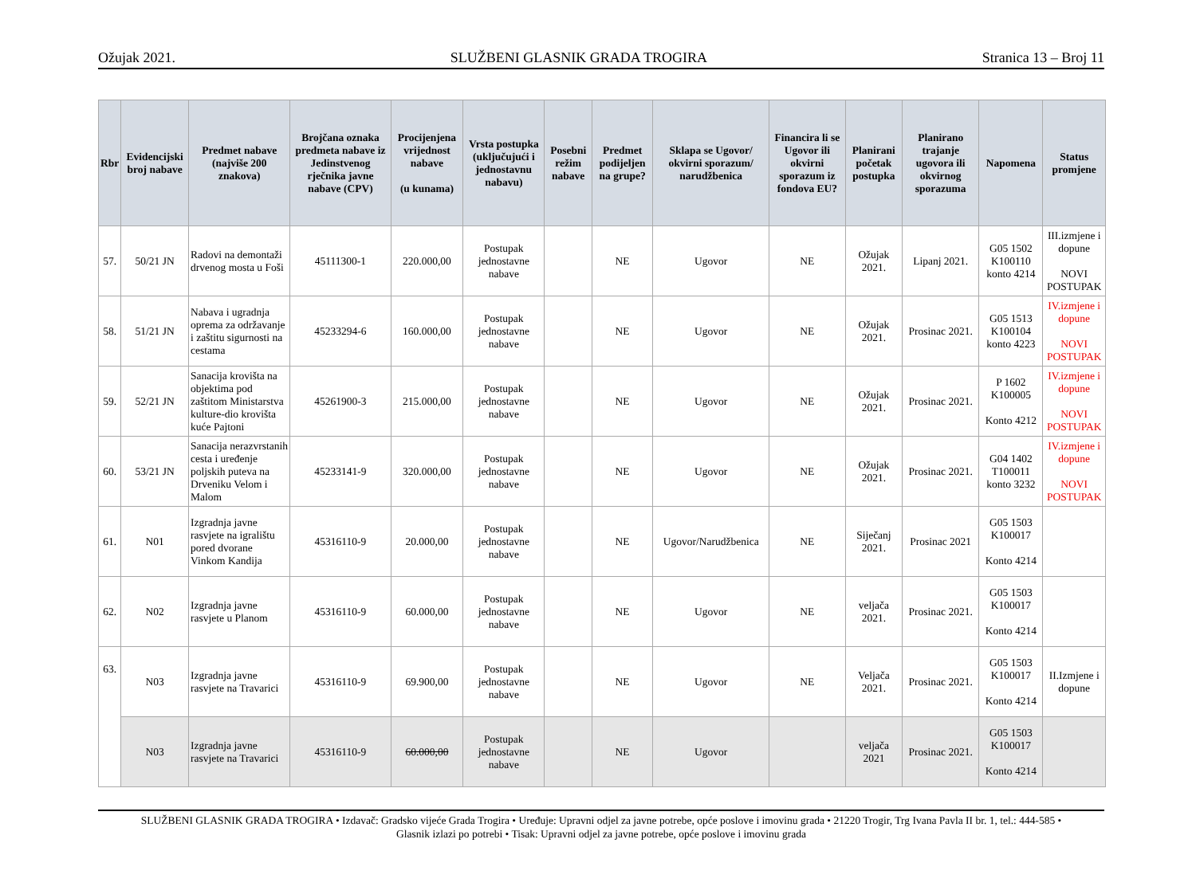Ožujak 2021. SLUŽBENI GLASNIK GRADA TROGIRA Stranica 13 – Broj 11
| Rbr | Evidencijski broj nabave | Predmet nabave (najviše 200 znakova) | Brojčana oznaka predmeta nabave iz Jedinstvenog rječnika javne nabave (CPV) | Procijenjena vrijednost nabave (u kunama) | Vrsta postupka (uključujući i jednostavnu nabavu) | Posebni režim nabave | Predmet podijeljen na grupe? | Sklapa se Ugovor/ okvirni sporazum/ narudžbenica | Financira li se Ugovor ili okvirni sporazum iz fondova EU? | Planirani početak postupka | Planirano trajanje ugovora ili okvirnog sporazuma | Napomena | Status promjene |
| --- | --- | --- | --- | --- | --- | --- | --- | --- | --- | --- | --- | --- | --- |
| 57. | 50/21 JN | Radovi na demontaži drvenog mosta u Foši | 45111300-1 | 220.000,00 | Postupak jednostavne nabave | | NE | Ugovor | NE | Ožujak 2021. | Lipanj 2021. | G05 1502 K100110 konto 4214 | III.izmjene i dopune NOVI POSTUPAK |
| 58. | 51/21 JN | Nabava i ugradnja oprema za održavanje i zaštitu sigurnosti na cestama | 45233294-6 | 160.000,00 | Postupak jednostavne nabave | | NE | Ugovor | NE | Ožujak 2021. | Prosinac 2021. | G05 1513 K100104 konto 4223 | IV.izmjene i dopune NOVI POSTUPAK |
| 59. | 52/21 JN | Sanacija krovišta na objektima pod zaštitom Ministarstva kulture-dio krovišta kuće Pajtoni | 45261900-3 | 215.000,00 | Postupak jednostavne nabave | | NE | Ugovor | NE | Ožujak 2021. | Prosinac 2021. | P 1602 K100005 Konto 4212 | IV.izmjene i dopune NOVI POSTUPAK |
| 60. | 53/21 JN | Sanacija nerazvrstanih cesta i uređenje poljskih puteva na Drveniku Velom i Malom | 45233141-9 | 320.000,00 | Postupak jednostavne nabave | | NE | Ugovor | NE | Ožujak 2021. | Prosinac 2021. | G04 1402 T100011 konto 3232 | IV.izmjene i dopune NOVI POSTUPAK |
| 61. | N01 | Izgradnja javne rasvjete na igralištu pored dvorane Vinkom Kandija | 45316110-9 | 20.000,00 | Postupak jednostavne nabave | | NE | Ugovor/Narudžbenica | NE | Siječanj 2021. | Prosinac 2021 | G05 1503 K100017 Konto 4214 | |
| 62. | N02 | Izgradnja javne rasvjete u Planom | 45316110-9 | 60.000,00 | Postupak jednostavne nabave | | NE | Ugovor | NE | veljača 2021. | Prosinac 2021. | G05 1503 K100017 Konto 4214 | |
| 63. | N03 | Izgradnja javne rasvjete na Travarici | 45316110-9 | 69.900,00 | Postupak jednostavne nabave | | NE | Ugovor | NE | Veljača 2021. | Prosinac 2021. | G05 1503 K100017 Konto 4214 | II.Izmjene i dopune |
| | N03 | Izgradnja javne rasvjete na Travarici | 45316110-9 | 60.000,00 | Postupak jednostavne nabave | | NE | Ugovor | | veljača 2021 | Prosinac 2021. | G05 1503 K100017 Konto 4214 | |
SLUŽBENI GLASNIK GRADA TROGIRA • Izdavač: Gradsko vijeće Grada Trogira • Uređuje: Upravni odjel za javne potrebe, opće poslove i imovinu grada • 21220 Trogir, Trg Ivana Pavla II br. 1, tel.: 444-585 •
Glasnik izlazi po potrebi • Tisak: Upravni odjel za javne potrebe, opće poslove i imovinu grada